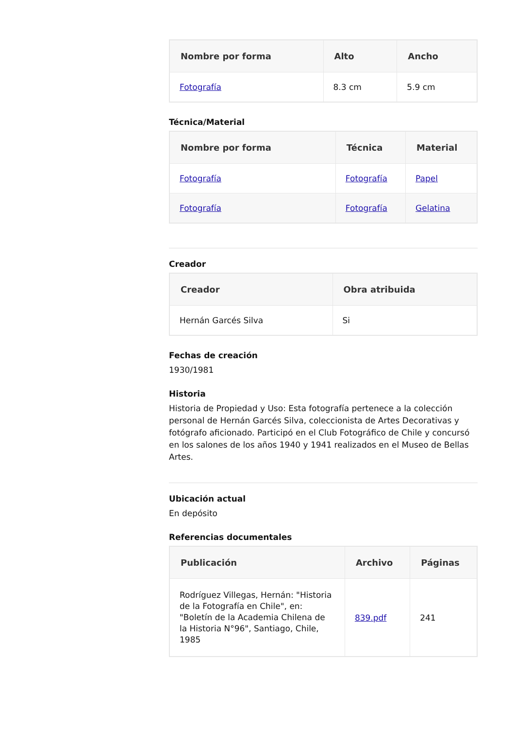| Nombre por forma | Alto | Ancho |
| --- | --- | --- |
| Fotografía | 8.3 cm | 5.9 cm |
Técnica/Material
| Nombre por forma | Técnica | Material |
| --- | --- | --- |
| Fotografía | Fotografía | Papel |
| Fotografía | Fotografía | Gelatina |
Creador
| Creador | Obra atribuida |
| --- | --- |
| Hernán Garcés Silva | Si |
Fechas de creación
1930/1981
Historia
Historia de Propiedad y Uso: Esta fotografía pertenece a la colección personal de Hernán Garcés Silva, coleccionista de Artes Decorativas y fotógrafo aficionado. Participó en el Club Fotográfico de Chile y concursó en los salones de los años 1940 y 1941 realizados en el Museo de Bellas Artes.
Ubicación actual
En depósito
Referencias documentales
| Publicación | Archivo | Páginas |
| --- | --- | --- |
| Rodríguez Villegas, Hernán: "Historia de la Fotografía en Chile", en: "Boletín de la Academia Chilena de la Historia N°96", Santiago, Chile, 1985 | 839.pdf | 241 |